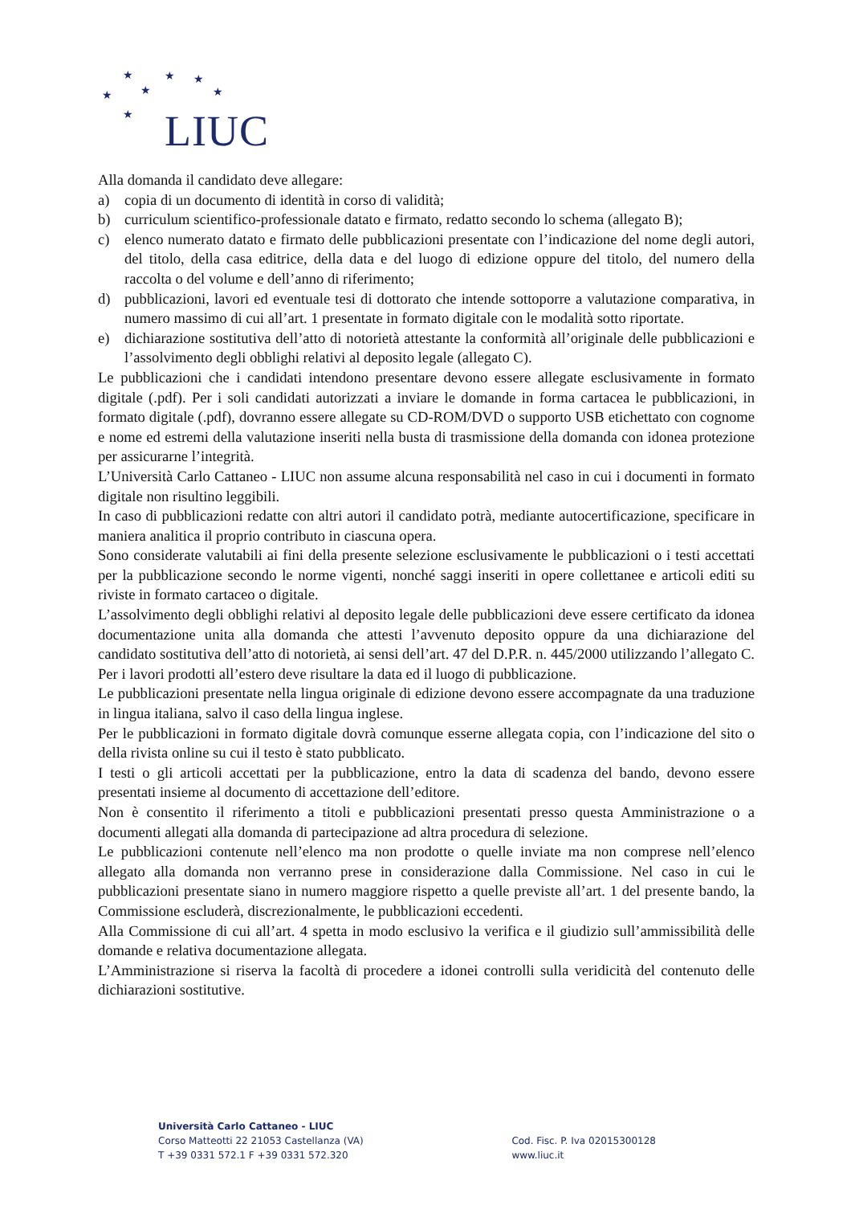★ ★ ★
★ ★ ★
★ LIUC
Alla domanda il candidato deve allegare:
a) copia di un documento di identità in corso di validità;
b) curriculum scientifico-professionale datato e firmato, redatto secondo lo schema (allegato B);
c) elenco numerato datato e firmato delle pubblicazioni presentate con l’indicazione del nome degli autori, del titolo, della casa editrice, della data e del luogo di edizione oppure del titolo, del numero della raccolta o del volume e dell’anno di riferimento;
d) pubblicazioni, lavori ed eventuale tesi di dottorato che intende sottoporre a valutazione comparativa, in numero massimo di cui all’art. 1 presentate in formato digitale con le modalità sotto riportate.
e) dichiarazione sostitutiva dell’atto di notorietà attestante la conformità all’originale delle pubblicazioni e l’assolvimento degli obblighi relativi al deposito legale (allegato C).
Le pubblicazioni che i candidati intendono presentare devono essere allegate esclusivamente in formato digitale (.pdf). Per i soli candidati autorizzati a inviare le domande in forma cartacea le pubblicazioni, in formato digitale (.pdf), dovranno essere allegate su CD-ROM/DVD o supporto USB etichettato con cognome e nome ed estremi della valutazione inseriti nella busta di trasmissione della domanda con idonea protezione per assicurarne l’integrità.
L’Università Carlo Cattaneo - LIUC non assume alcuna responsabilità nel caso in cui i documenti in formato digitale non risultino leggibili.
In caso di pubblicazioni redatte con altri autori il candidato potrà, mediante autocertificazione, specificare in maniera analitica il proprio contributo in ciascuna opera.
Sono considerate valutabili ai fini della presente selezione esclusivamente le pubblicazioni o i testi accettati per la pubblicazione secondo le norme vigenti, nonché saggi inseriti in opere collettanee e articoli editi su riviste in formato cartaceo o digitale.
L’assolvimento degli obblighi relativi al deposito legale delle pubblicazioni deve essere certificato da idonea documentazione unita alla domanda che attesti l’avvenuto deposito oppure da una dichiarazione del candidato sostitutiva dell’atto di notorietà, ai sensi dell’art. 47 del D.P.R. n. 445/2000 utilizzando l’allegato C.
Per i lavori prodotti all’estero deve risultare la data ed il luogo di pubblicazione.
Le pubblicazioni presentate nella lingua originale di edizione devono essere accompagnate da una traduzione in lingua italiana, salvo il caso della lingua inglese.
Per le pubblicazioni in formato digitale dovrà comunque esserne allegata copia, con l’indicazione del sito o della rivista online su cui il testo è stato pubblicato.
I testi o gli articoli accettati per la pubblicazione, entro la data di scadenza del bando, devono essere presentati insieme al documento di accettazione dell’editore.
Non è consentito il riferimento a titoli e pubblicazioni presentati presso questa Amministrazione o a documenti allegati alla domanda di partecipazione ad altra procedura di selezione.
Le pubblicazioni contenute nell’elenco ma non prodotte o quelle inviate ma non comprese nell’elenco allegato alla domanda non verranno prese in considerazione dalla Commissione. Nel caso in cui le pubblicazioni presentate siano in numero maggiore rispetto a quelle previste all’art. 1 del presente bando, la Commissione escluderà, discrezionalmente, le pubblicazioni eccedenti.
Alla Commissione di cui all’art. 4 spetta in modo esclusivo la verifica e il giudizio sull’ammissibilità delle domande e relativa documentazione allegata.
L’Amministrazione si riserva la facoltà di procedere a idonei controlli sulla veridicità del contenuto delle dichiarazioni sostitutive.
Università Carlo Cattaneo - LIUC
Corso Matteotti 22 21053 Castellanza (VA)
T +39 0331 572.1 F +39 0331 572.320
Cod. Fisc. P. Iva 02015300128
www.liuc.it